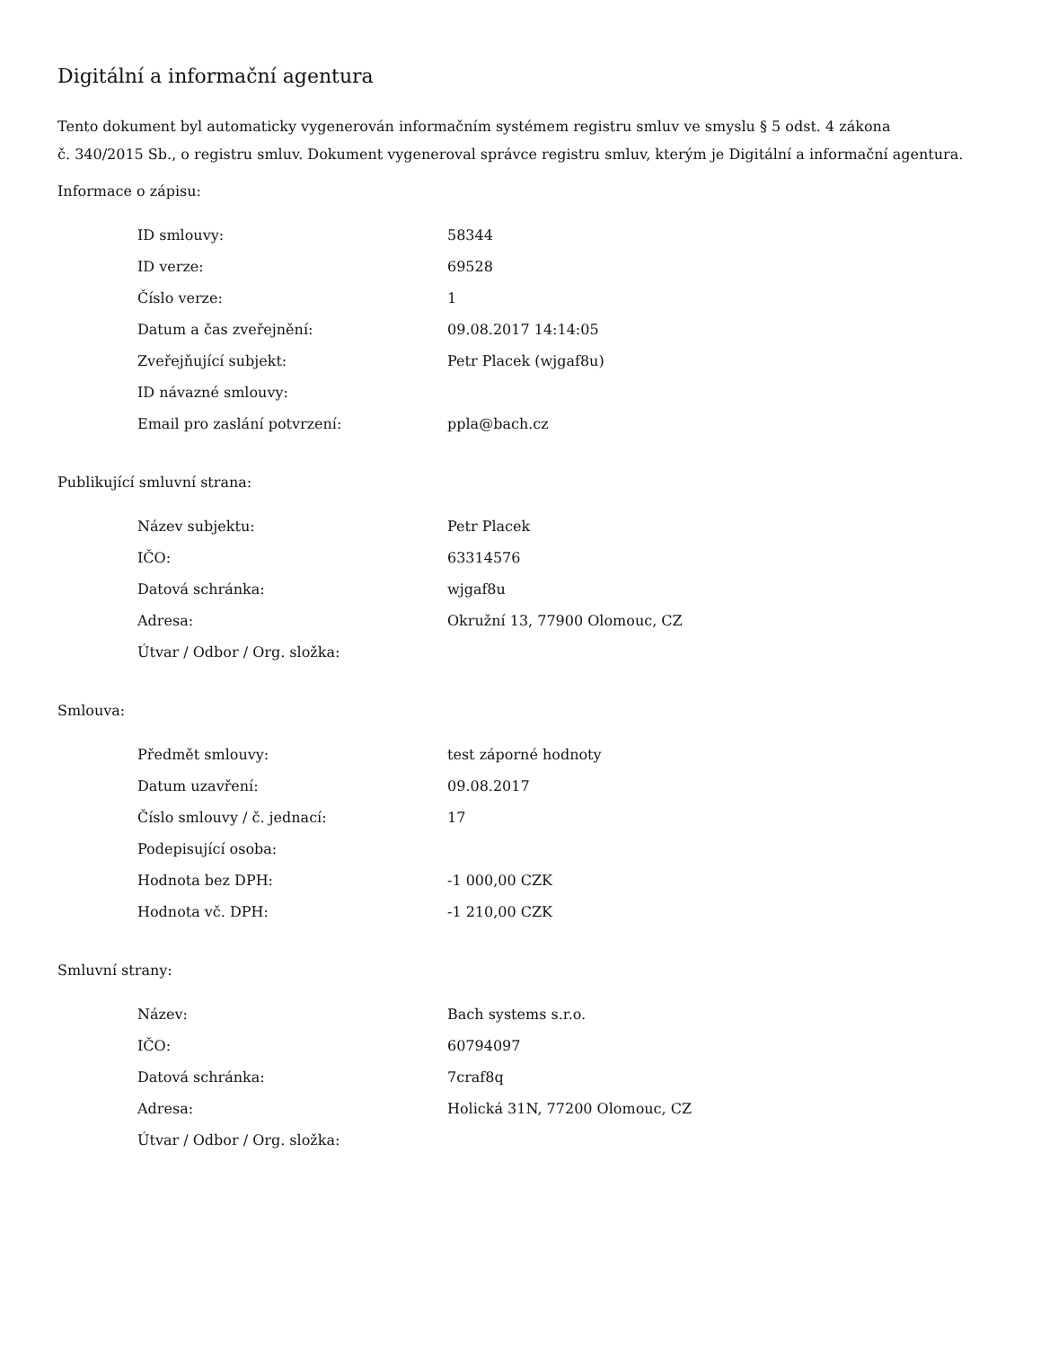Digitální a informační agentura
Tento dokument byl automaticky vygenerován informačním systémem registru smluv ve smyslu § 5 odst. 4 zákona
č. 340/2015 Sb., o registru smluv. Dokument vygeneroval správce registru smluv, kterým je Digitální a informační agentura.
Informace o zápisu:
| ID smlouvy: | 58344 |
| ID verze: | 69528 |
| Číslo verze: | 1 |
| Datum a čas zveřejnění: | 09.08.2017 14:14:05 |
| Zveřejňující subjekt: | Petr Placek (wjgaf8u) |
| ID návazné smlouvy: | |
| Email pro zaslání potvrzení: | ppla@bach.cz |
Publikující smluvní strana:
| Název subjektu: | Petr Placek |
| IČO: | 63314576 |
| Datová schránka: | wjgaf8u |
| Adresa: | Okružní 13, 77900 Olomouc, CZ |
| Útvar / Odbor / Org. složka: | |
Smlouva:
| Předmět smlouvy: | test záporné hodnoty |
| Datum uzavření: | 09.08.2017 |
| Číslo smlouvy / č. jednací: | 17 |
| Podepisující osoba: | |
| Hodnota bez DPH: | -1 000,00 CZK |
| Hodnota vč. DPH: | -1 210,00 CZK |
Smluvní strany:
| Název: | Bach systems s.r.o. |
| IČO: | 60794097 |
| Datová schránka: | 7craf8q |
| Adresa: | Holická 31N, 77200 Olomouc, CZ |
| Útvar / Odbor / Org. složka: | |